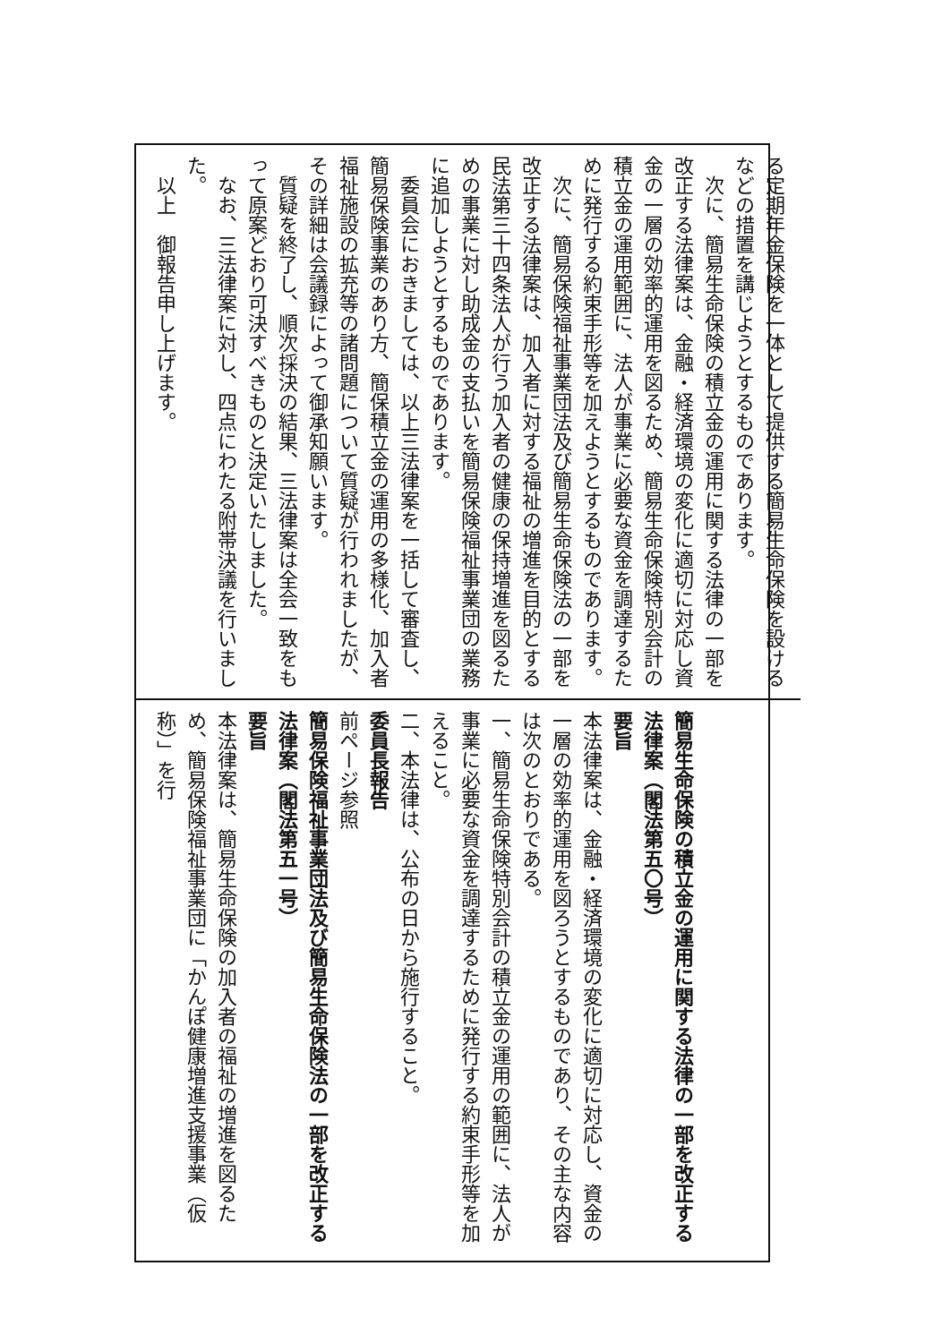る定期年金保険を一体として提供する簡易生命保険を設けるなどの措置を講じようとするものであります。
　次に、簡易生命保険の積立金の運用に関する法律の一部を改正する法律案は、金融・経済環境の変化に適切に対応し資金の一層の効率的運用を図るため、簡易生命保険特別会計の積立金の運用範囲に、法人が事業に必要な資金を調達するために発行する約束手形等を加えようとするものであります。
　次に、簡易保険福祉事業団法及び簡易生命保険法の一部を改正する法律案は、加入者に対する福祉の増進を目的とする民法第三十四条法人が行う加入者の健康の保持増進を図るための事業に対し助成金の支払いを簡易保険福祉事業団の業務に追加しようとするものであります。
　委員会におきましては、以上三法律案を一括して審査し、簡易保険事業のあり方、簡保積立金の運用の多様化、加入者福祉施設の拡充等の諸問題について質疑が行われましたが、その詳細は会議録によって御承知願います。
　質疑を終了し、順次採決の結果、三法律案は全会一致をもって原案どおり可決すべきものと決定いたしました。
　なお、三法律案に対し、四点にわたる附帯決議を行いました。
　以上　御報告申し上げます。
簡易生命保険の積立金の運用に関する法律の一部を改正する法律案（閣法第五〇号）
要旨
本法律案は、金融・経済環境の変化に適切に対応し、資金の一層の効率的運用を図ろうとするものであり、その主な内容は次のとおりである。
一、簡易生命保険特別会計の積立金の運用の範囲に、法人が事業に必要な資金を調達するために発行する約束手形等を加えること。
二、本法律は、公布の日から施行すること。
委員長報告
前ページ参照
簡易保険福祉事業団法及び簡易生命保険法の一部を改正する法律案（閣法第五一号）
要旨
本法律案は、簡易生命保険の加入者の福祉の増進を図るため、簡易保険福祉事業団に「かんぽ健康増進支援事業（仮称）」を行